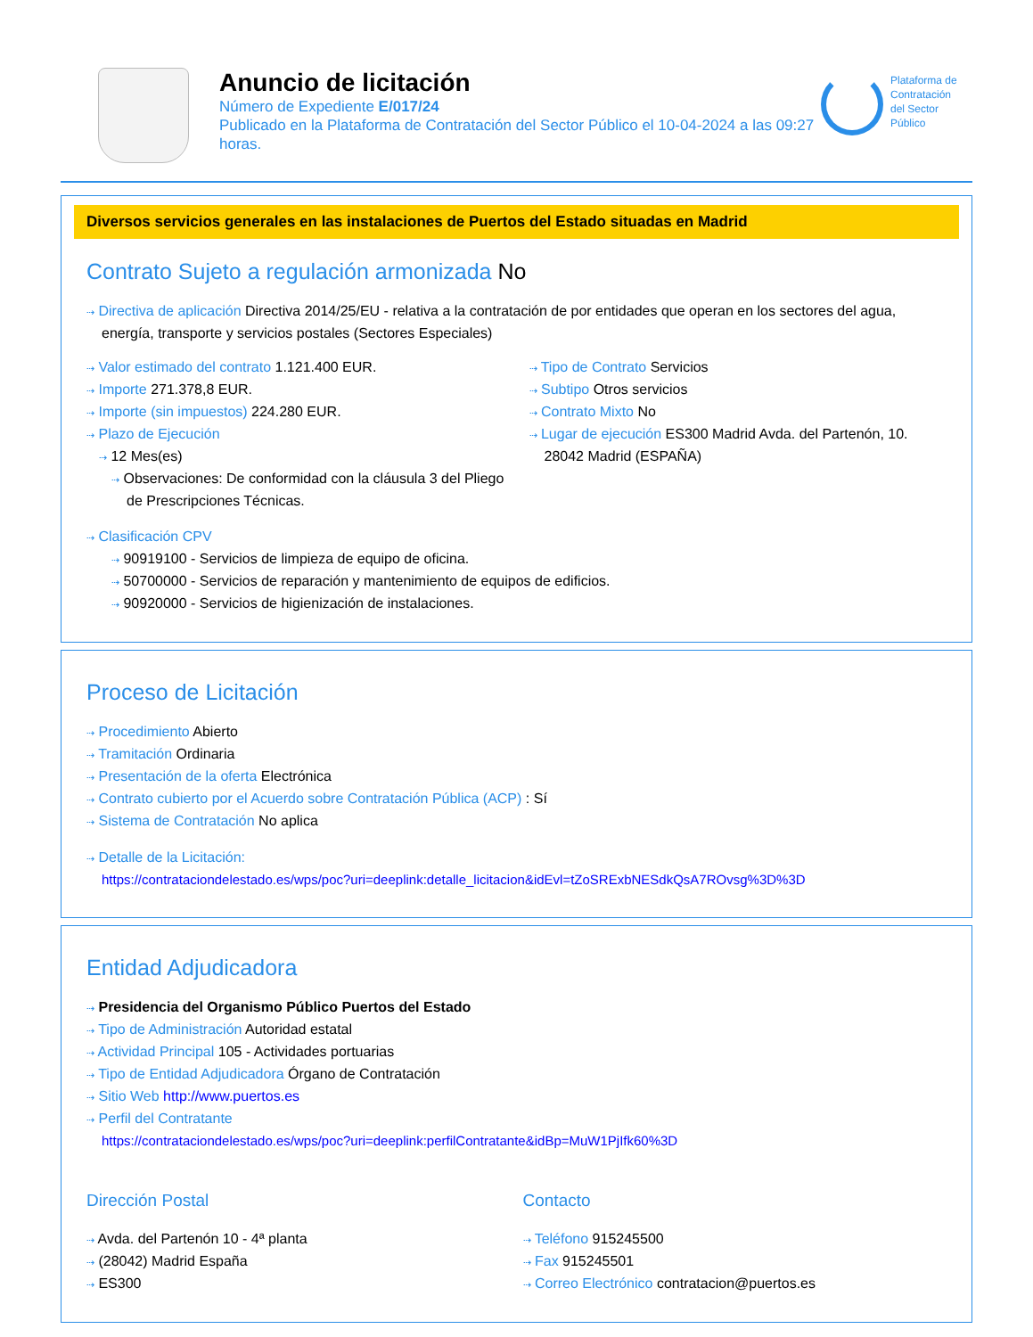Anuncio de licitación
Número de Expediente E/017/24
Publicado en la Plataforma de Contratación del Sector Público el 10-04-2024 a las 09:27 horas.
Plataforma de
Contratación
del Sector
Público
Diversos servicios generales en las instalaciones de Puertos del Estado situadas en Madrid
Contrato Sujeto a regulación armonizada No
⇢ Directiva de aplicación Directiva 2014/25/EU - relativa a la contratación de por entidades que operan en los sectores del agua, energía, transporte y servicios postales (Sectores Especiales)
⇢ Valor estimado del contrato 1.121.400 EUR.
⇢ Importe 271.378,8 EUR.
⇢ Importe (sin impuestos) 224.280 EUR.
⇢ Plazo de Ejecución
⇢ 12 Mes(es)
⇢ Observaciones: De conformidad con la cláusula 3 del Pliego de Prescripciones Técnicas.
⇢ Tipo de Contrato Servicios
⇢ Subtipo Otros servicios
⇢ Contrato Mixto No
⇢ Lugar de ejecución ES300 Madrid Avda. del Partenón, 10. 28042 Madrid (ESPAÑA)
⇢ Clasificación CPV
⇢ 90919100 - Servicios de limpieza de equipo de oficina.
⇢ 50700000 - Servicios de reparación y mantenimiento de equipos de edificios.
⇢ 90920000 - Servicios de higienización de instalaciones.
Proceso de Licitación
⇢ Procedimiento Abierto
⇢ Tramitación Ordinaria
⇢ Presentación de la oferta Electrónica
⇢ Contrato cubierto por el Acuerdo sobre Contratación Pública (ACP) : Sí
⇢ Sistema de Contratación No aplica
⇢ Detalle de la Licitación:
https://contrataciondelestado.es/wps/poc?uri=deeplink:detalle_licitacion&idEvl=tZoSRExbNESdkQsA7ROvsg%3D%3D
Entidad Adjudicadora
⇢ Presidencia del Organismo Público Puertos del Estado
⇢ Tipo de Administración Autoridad estatal
⇢ Actividad Principal 105 - Actividades portuarias
⇢ Tipo de Entidad Adjudicadora Órgano de Contratación
⇢ Sitio Web http://www.puertos.es
⇢ Perfil del Contratante
https://contrataciondelestado.es/wps/poc?uri=deeplink:perfilContratante&idBp=MuW1PjIfk60%3D
Dirección Postal
⇢ Avda. del Partenón 10 - 4ª planta
⇢ (28042) Madrid España
⇢ ES300
Contacto
⇢ Teléfono 915245500
⇢ Fax 915245501
⇢ Correo Electrónico contratacion@puertos.es